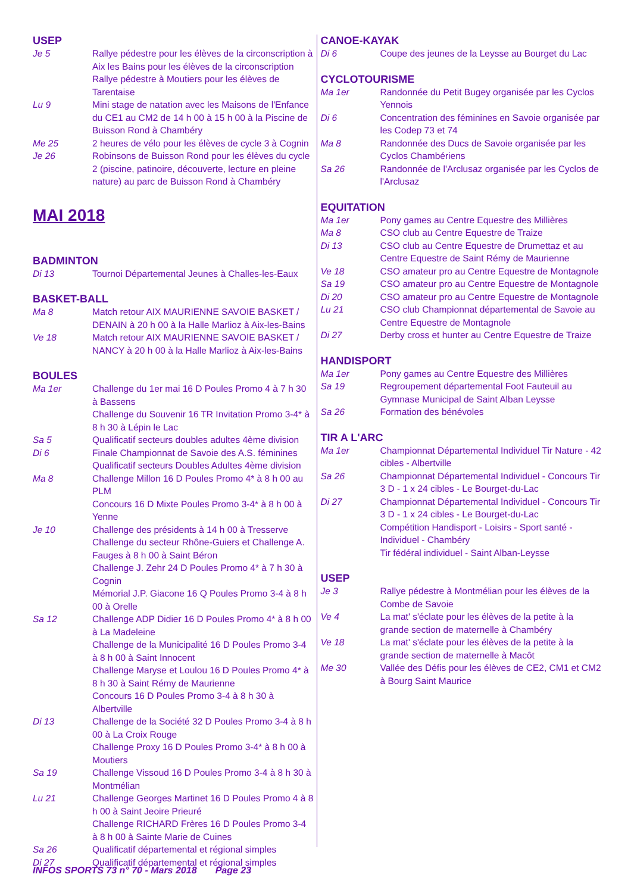USEP
Je 5 Rallye pédestre pour les élèves de la circonscription à Aix les Bains pour les élèves de la circonscription
Rallye pédestre à Moutiers pour les élèves de Tarentaise
Lu 9 Mini stage de natation avec les Maisons de l'Enfance du CE1 au CM2 de 14 h 00 à 15 h 00 à la Piscine de Buisson Rond à Chambéry
Me 25 2 heures de vélo pour les élèves de cycle 3 à Cognin
Je 26 Robinsons de Buisson Rond pour les élèves du cycle 2 (piscine, patinoire, découverte, lecture en pleine nature) au parc de Buisson Rond à Chambéry
MAI 2018
BADMINTON
Di 13 Tournoi Départemental Jeunes à Challes-les-Eaux
BASKET-BALL
Ma 8 Match retour AIX MAURIENNE SAVOIE BASKET / DENAIN à 20 h 00 à la Halle Marlioz à Aix-les-Bains
Ve 18 Match retour AIX MAURIENNE SAVOIE BASKET / NANCY à 20 h 00 à la Halle Marlioz à Aix-les-Bains
BOULES
Ma 1er Challenge du 1er mai 16 D Poules Promo 4 à 7 h 30 à Bassens
Challenge du Souvenir 16 TR Invitation Promo 3-4* à 8 h 30 à Lépin le Lac
Sa 5 Qualificatif secteurs doubles adultes 4ème division
Di 6 Finale Championnat de Savoie des A.S. féminines
Qualificatif secteurs Doubles Adultes 4ème division
Ma 8 Challenge Millon 16 D Poules Promo 4* à 8 h 00 au PLM
Concours 16 D Mixte Poules Promo 3-4* à 8 h 00 à Yenne
Je 10 Challenge des présidents à 14 h 00 à Tresserve
Challenge du secteur Rhône-Guiers et Challenge A. Fauges à 8 h 00 à Saint Béron
Challenge J. Zehr 24 D Poules Promo 4* à 7 h 30 à Cognin
Mémorial J.P. Giacone 16 Q Poules Promo 3-4 à 8 h 00 à Orelle
Sa 12 Challenge ADP Didier 16 D Poules Promo 4* à 8 h 00 à La Madeleine
Challenge de la Municipalité 16 D Poules Promo 3-4 à 8 h 00 à Saint Innocent
Challenge Maryse et Loulou 16 D Poules Promo 4* à 8 h 30 à Saint Rémy de Maurienne
Concours 16 D Poules Promo 3-4 à 8 h 30 à Albertville
Di 13 Challenge de la Société 32 D Poules Promo 3-4 à 8 h 00 à La Croix Rouge
Challenge Proxy 16 D Poules Promo 3-4* à 8 h 00 à Moutiers
Sa 19 Challenge Vissoud 16 D Poules Promo 3-4 à 8 h 30 à Montmélian
Lu 21 Challenge Georges Martinet 16 D Poules Promo 4 à 8 h 00 à Saint Jeoire Prieuré
Challenge RICHARD Frères 16 D Poules Promo 3-4 à 8 h 00 à Sainte Marie de Cuines
Sa 26 Qualificatif départemental et régional simples
Di 27 Qualificatif départemental et régional simples
CANOE-KAYAK
Di 6 Coupe des jeunes de la Leysse au Bourget du Lac
CYCLOTOURISME
Ma 1er Randonnée du Petit Bugey organisée par les Cyclos Yennois
Di 6 Concentration des féminines en Savoie organisée par les Codep 73 et 74
Ma 8 Randonnée des Ducs de Savoie organisée par les Cyclos Chambériens
Sa 26 Randonnée de l'Arclusaz organisée par les Cyclos de l'Arclusaz
EQUITATION
Ma 1er Pony games au Centre Equestre des Millières
Ma 8 CSO club au Centre Equestre de Traize
Di 13 CSO club au Centre Equestre de Drumettaz et au Centre Equestre de Saint Rémy de Maurienne
Ve 18 CSO amateur pro au Centre Equestre de Montagnole
Sa 19 CSO amateur pro au Centre Equestre de Montagnole
Di 20 CSO amateur pro au Centre Equestre de Montagnole
Lu 21 CSO club Championnat départemental de Savoie au Centre Equestre de Montagnole
Di 27 Derby cross et hunter au Centre Equestre de Traize
HANDISPORT
Ma 1er Pony games au Centre Equestre des Millières
Sa 19 Regroupement départemental Foot Fauteuil au Gymnase Municipal de Saint Alban Leysse
Sa 26 Formation des bénévoles
TIR A L'ARC
Ma 1er Championnat Départemental Individuel Tir Nature - 42 cibles - Albertville
Sa 26 Championnat Départemental Individuel - Concours Tir 3 D - 1 x 24 cibles - Le Bourget-du-Lac
Di 27 Championnat Départemental Individuel - Concours Tir 3 D - 1 x 24 cibles - Le Bourget-du-Lac
Compétition Handisport - Loisirs - Sport santé - Individuel - Chambéry
Tir fédéral individuel - Saint Alban-Leysse
USEP
Je 3 Rallye pédestre à Montmélian pour les élèves de la Combe de Savoie
Ve 4 La mat' s'éclate pour les élèves de la petite à la grande section de maternelle à Chambéry
Ve 18 La mat' s'éclate pour les élèves de la petite à la grande section de maternelle à Macôt
Me 30 Vallée des Défis pour les élèves de CE2, CM1 et CM2 à Bourg Saint Maurice
INFOS SPORTS 73 n° 70 - Mars 2018 Page 23